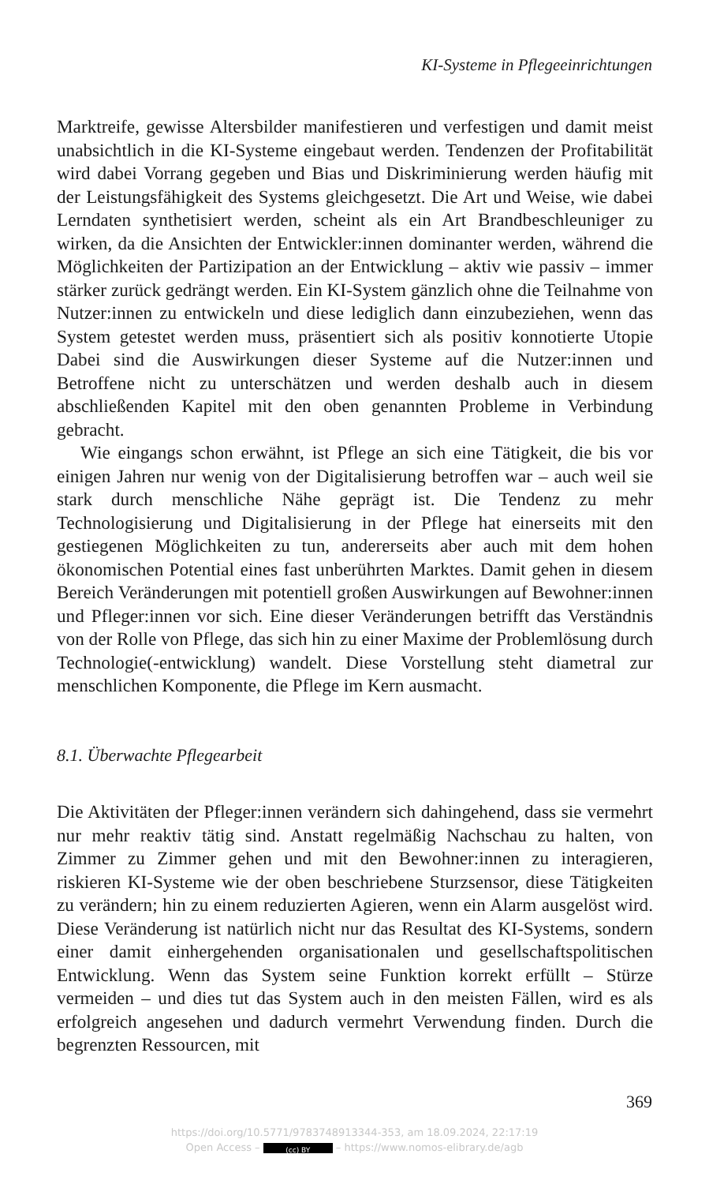KI-Systeme in Pflegeeinrichtungen
Marktreife, gewisse Altersbilder manifestieren und verfestigen und damit meist unabsichtlich in die KI-Systeme eingebaut werden. Tendenzen der Profitabilität wird dabei Vorrang gegeben und Bias und Diskriminierung werden häufig mit der Leistungsfähigkeit des Systems gleichgesetzt. Die Art und Weise, wie dabei Lerndaten synthetisiert werden, scheint als ein Art Brandbeschleuniger zu wirken, da die Ansichten der Entwickler:innen dominanter werden, während die Möglichkeiten der Partizipation an der Entwicklung – aktiv wie passiv – immer stärker zurück gedrängt werden. Ein KI-System gänzlich ohne die Teilnahme von Nutzer:innen zu entwickeln und diese lediglich dann einzubeziehen, wenn das System getestet werden muss, präsentiert sich als positiv konnotierte Utopie Dabei sind die Auswirkungen dieser Systeme auf die Nutzer:innen und Betroffene nicht zu unterschätzen und werden deshalb auch in diesem abschließenden Kapitel mit den oben genannten Probleme in Verbindung gebracht.
Wie eingangs schon erwähnt, ist Pflege an sich eine Tätigkeit, die bis vor einigen Jahren nur wenig von der Digitalisierung betroffen war – auch weil sie stark durch menschliche Nähe geprägt ist. Die Tendenz zu mehr Technologisierung und Digitalisierung in der Pflege hat einerseits mit den gestiegenen Möglichkeiten zu tun, andererseits aber auch mit dem hohen ökonomischen Potential eines fast unberührten Marktes. Damit gehen in diesem Bereich Veränderungen mit potentiell großen Auswirkungen auf Bewohner:innen und Pfleger:innen vor sich. Eine dieser Veränderungen betrifft das Verständnis von der Rolle von Pflege, das sich hin zu einer Maxime der Problemlösung durch Technologie(-entwicklung) wandelt. Diese Vorstellung steht diametral zur menschlichen Komponente, die Pflege im Kern ausmacht.
8.1. Überwachte Pflegearbeit
Die Aktivitäten der Pfleger:innen verändern sich dahingehend, dass sie vermehrt nur mehr reaktiv tätig sind. Anstatt regelmäßig Nachschau zu halten, von Zimmer zu Zimmer gehen und mit den Bewohner:innen zu interagieren, riskieren KI-Systeme wie der oben beschriebene Sturzsensor, diese Tätigkeiten zu verändern; hin zu einem reduzierten Agieren, wenn ein Alarm ausgelöst wird. Diese Veränderung ist natürlich nicht nur das Resultat des KI-Systems, sondern einer damit einhergehenden organisationalen und gesellschaftspolitischen Entwicklung. Wenn das System seine Funktion korrekt erfüllt – Stürze vermeiden – und dies tut das System auch in den meisten Fällen, wird es als erfolgreich angesehen und dadurch vermehrt Verwendung finden. Durch die begrenzten Ressourcen, mit
369
https://doi.org/10.5771/9783748913344-353, am 18.09.2024, 22:17:19
Open Access – (cc) BY – https://www.nomos-elibrary.de/agb